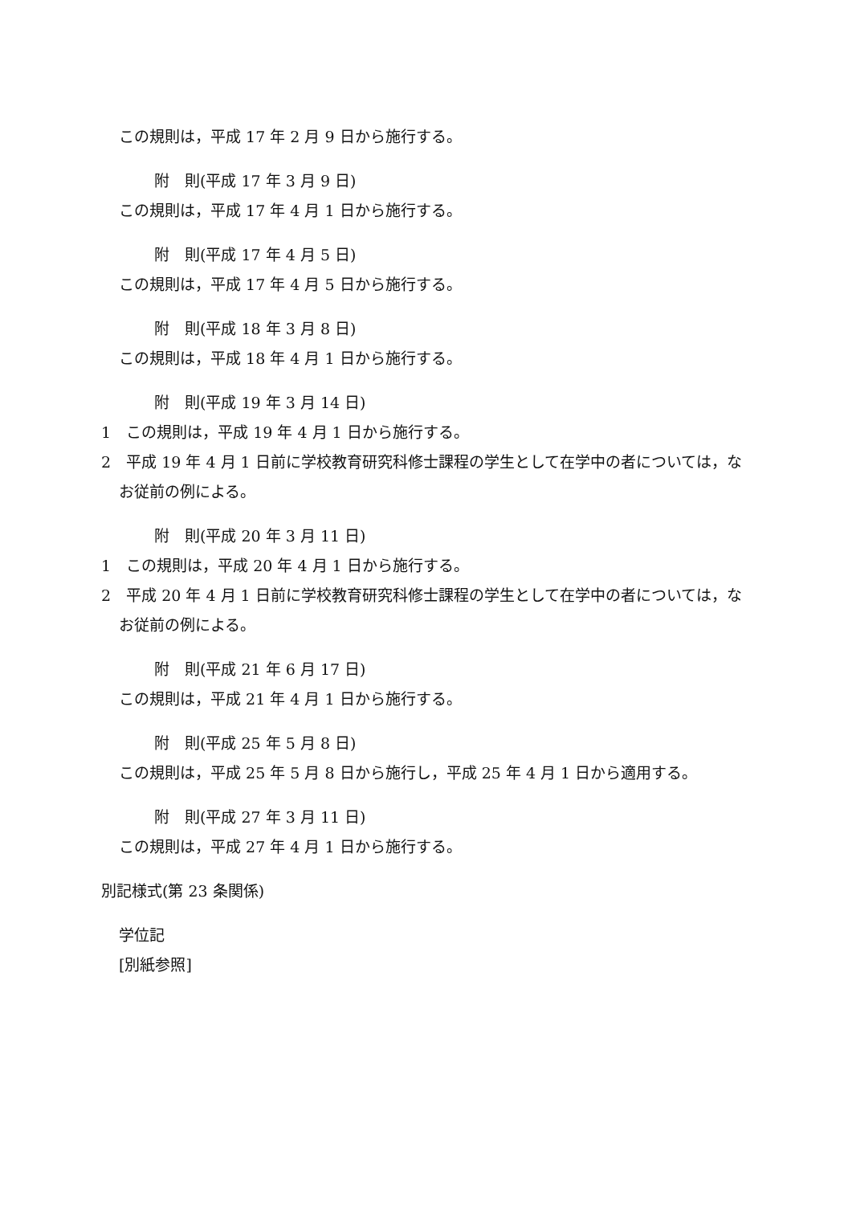この規則は，平成 17 年 2 月 9 日から施行する。
附　則(平成 17 年 3 月 9 日)
この規則は，平成 17 年 4 月 1 日から施行する。
附　則(平成 17 年 4 月 5 日)
この規則は，平成 17 年 4 月 5 日から施行する。
附　則(平成 18 年 3 月 8 日)
この規則は，平成 18 年 4 月 1 日から施行する。
附　則(平成 19 年 3 月 14 日)
1　この規則は，平成 19 年 4 月 1 日から施行する。
2　平成 19 年 4 月 1 日前に学校教育研究科修士課程の学生として在学中の者については，なお従前の例による。
附　則(平成 20 年 3 月 11 日)
1　この規則は，平成 20 年 4 月 1 日から施行する。
2　平成 20 年 4 月 1 日前に学校教育研究科修士課程の学生として在学中の者については，なお従前の例による。
附　則(平成 21 年 6 月 17 日)
この規則は，平成 21 年 4 月 1 日から施行する。
附　則(平成 25 年 5 月 8 日)
この規則は，平成 25 年 5 月 8 日から施行し，平成 25 年 4 月 1 日から適用する。
附　則(平成 27 年 3 月 11 日)
この規則は，平成 27 年 4 月 1 日から施行する。
別記様式(第 23 条関係)
学位記
[別紙参照]